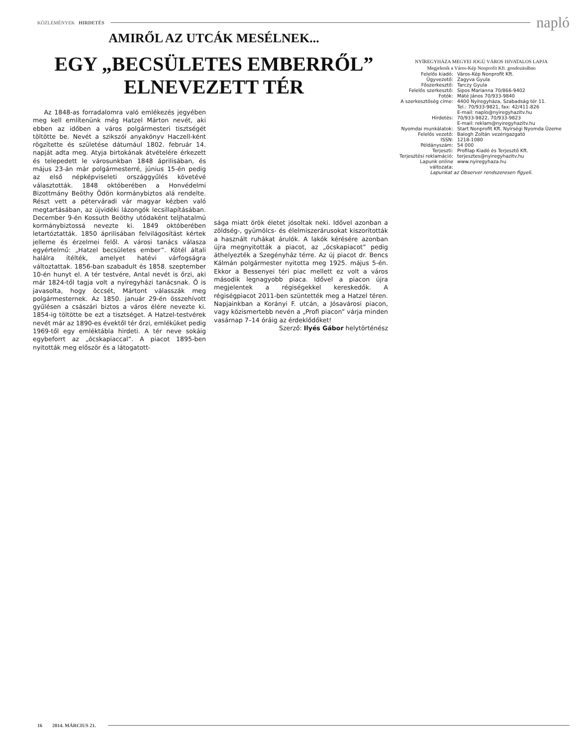KÖZLEMÉNYEK HIRDETÉS napló
AMIRŐL AZ UTCÁK MESÉLNEK...
EGY „BECSÜLETES EMBERRŐL” ELNEVEZETT TÉR
Az 1848-as forradalomra való emlékezés jegyében meg kell említenünk még Hatzel Márton nevét, aki ebben az időben a város polgármesteri tisztségét töltötte be. Nevét a szikszói anyakönyv Haczell-ként rögzítette és születése dátumául 1802. február 14. napját adta meg. Atyja birtokának átvételére érkezett és telepedett le városunkban 1848 áprilisában, és május 23-án már polgármesterré, június 15-én pedig az első népképviseleti országgyűlés követévé választották. 1848 októberében a Honvédelmi Bizottmány Beöthy Ödön kormánybiztos alá rendelte. Részt vett a péterváradi vár magyar kézben való megtartásában, az újvidéki lázongók lecsillapításában. December 9-én Kossuth Beöthy utódaként teljhatalmú kormánybiztossá nevezte ki. 1849 októberében letartóztatták. 1850 áprilisában felvilágosítást kértek jelleme és érzelmei felől. A városi tanács válasza egyértelmű: „Hatzel becsületes ember”. Kötél általi halálra ítélték, amelyet hatévi várfogságra változtattak. 1856-ban szabadult és 1858. szeptember 10-én hunyt el. A tér testvére, Antal nevét is őrzi, aki már 1824-től tagja volt a nyíregyházi tanácsnak. Ő is javasolta, hogy öccsét, Mártont válasszák meg polgármesternek. Az 1850. január 29-én összehívott gyűlésen a császári biztos a város élére nevezte ki. 1854-ig töltötte be ezt a tisztséget. A Hatzel-testvérek nevét már az 1890-es évektől tér őrzi, emléküket pedig 1969-től egy emléktábla hirdeti. A tér neve sokáig egybeforrt az „ócskapiaccal”. A piacot 1895-ben nyitották meg először és a látogatott-
sága miatt örök életet jósoltak neki. Idővel azonban a zöldség-, gyümölcs- és élelmiszerárusokat kiszorították a használt ruhákat árulók. A lakók kérésére azonban újra megnyitották a piacot, az „ócskapiacot” pedig áthelyezték a Szegényház térre. Az új piacot dr. Bencs Kálmán polgármester nyitotta meg 1925. május 5-én. Ekkor a Bessenyei téri piac mellett ez volt a város második legnagyobb piaca. Idővel a piacon újra megjelentek a régiségekkel kereskedők. A régiségpiacot 2011-ben szüntették meg a Hatzel téren. Napjainkban a Korányi F. utcán, a Jósavárosi piacon, vagy közismertebb nevén a „Profi piacon” várja minden vasárnap 7–14 óráig az érdeklődőket!
Szerző: Ilyés Gábor helytörténész
NYÍREGYHÁZA MEGYEI JOGÚ VÁROS HIVATALOS LAPJA
Megjelenik a Város-Kép Nonprofit Kft. gondozásában
| Felelős kiadó: | Város-Kép Nonprofit Kft. |
| Ügyvezető: | Zagyva Gyula |
| Főszerkesztő: | Tarczy Gyula |
| Felelős szerkesztő: | Sipos Marianna 70/866-9402 |
| Fotók: | Máté János 70/933-9840 |
| A szerkesztőség címe: | 4400 Nyíregyháza, Szabadság tér 11. Tel.: 70/933-9821, fax: 42/411-826 E-mail: naplo@nyiregyhazitv.hu |
| Hirdetés: | 70/933-9822, 70/933-9823 E-mail: reklam@nyiregyhazitv.hu |
| Nyomdai munkálatok: | Start Nonprofit Kft. Nyírségi Nyomda Üzeme |
| Felelős vezető: | Balogh Zoltán vezérigazgató |
| ISSN: | 1218-1080 |
| Példányszám: | 54 000 |
| Terjeszti: | Profilap Kiadó és Terjesztő Kft. |
| Terjesztési reklamáció: | terjesztes@nyiregyhazitv.hu |
| Lapunk online változata: | www.nyiregyhaza.hu |
Lapunkat az Observer rendszeresen figyeli.
16 2014. MÁRCIUS 21.